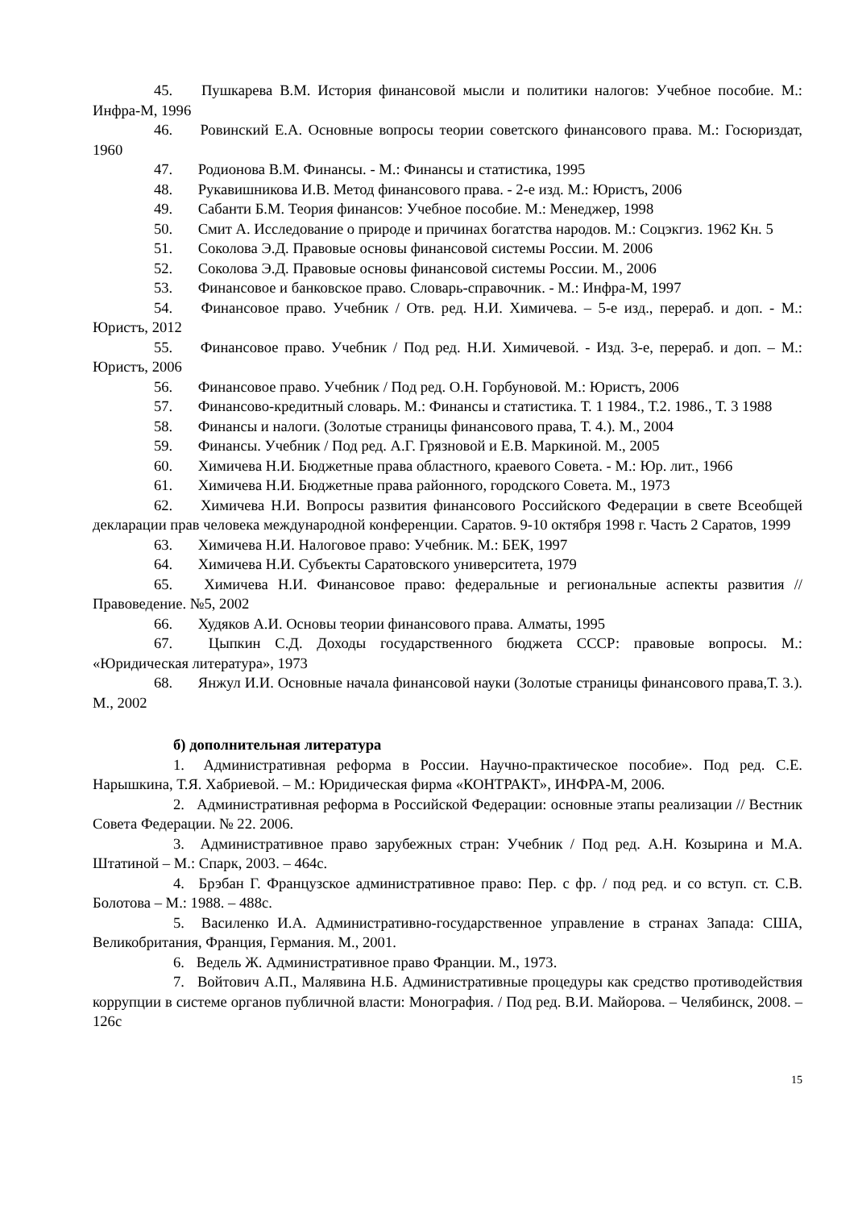45. Пушкарева В.М. История финансовой мысли и политики налогов: Учебное пособие. М.: Инфра-М, 1996
46. Ровинский Е.А. Основные вопросы теории советского финансового права. М.: Госюриздат, 1960
47. Родионова В.М. Финансы. - М.: Финансы и статистика, 1995
48. Рукавишникова И.В. Метод финансового права. - 2-е изд. М.: Юристъ, 2006
49. Сабанти Б.М. Теория финансов: Учебное пособие. М.: Менеджер, 1998
50. Смит А. Исследование о природе и причинах богатства народов. М.: Соцэкгиз. 1962 Кн. 5
51. Соколова Э.Д. Правовые основы финансовой системы России. М. 2006
52. Соколова Э.Д. Правовые основы финансовой системы России. М., 2006
53. Финансовое и банковское право. Словарь-справочник. - М.: Инфра-М, 1997
54. Финансовое право. Учебник / Отв. ред. Н.И. Химичева. – 5-е изд., перераб. и доп. - М.: Юристъ, 2012
55. Финансовое право. Учебник / Под ред. Н.И. Химичевой. - Изд. 3-е, перераб. и доп. – М.: Юристъ, 2006
56. Финансовое право. Учебник / Под ред. О.Н. Горбуновой. М.: Юристъ, 2006
57. Финансово-кредитный словарь. М.: Финансы и статистика. Т. 1 1984., Т.2. 1986., Т. 3 1988
58. Финансы и налоги. (Золотые страницы финансового права, Т. 4.). М., 2004
59. Финансы. Учебник / Под ред. А.Г. Грязновой и Е.В. Маркиной. М., 2005
60. Химичева Н.И. Бюджетные права областного, краевого Совета. - М.: Юр. лит., 1966
61. Химичева Н.И. Бюджетные права районного, городского Совета. М., 1973
62. Химичева Н.И. Вопросы развития финансового Российского Федерации в свете Всеобщей декларации прав человека международной конференции. Саратов. 9-10 октября 1998 г. Часть 2 Саратов, 1999
63. Химичева Н.И. Налоговое право: Учебник. М.: БЕК, 1997
64. Химичева Н.И. Субъекты Саратовского университета, 1979
65. Химичева Н.И. Финансовое право: федеральные и региональные аспекты развития // Правоведение. №5, 2002
66. Худяков А.И. Основы теории финансового права. Алматы, 1995
67. Цыпкин С.Д. Доходы государственного бюджета СССР: правовые вопросы. М.: «Юридическая литература», 1973
68. Янжул И.И. Основные начала финансовой науки (Золотые страницы финансового права,Т. 3.). М., 2002
б) дополнительная литература
1. Административная реформа в России. Научно-практическое пособие». Под ред. С.Е. Нарышкина, Т.Я. Хабриевой. – М.: Юридическая фирма «КОНТРАКТ», ИНФРА-М, 2006.
2. Административная реформа в Российской Федерации: основные этапы реализации // Вестник Совета Федерации. № 22. 2006.
3. Административное право зарубежных стран: Учебник / Под ред. А.Н. Козырина и М.А. Штатиной – М.: Спарк, 2003. – 464с.
4. Брэбан Г. Французское административное право: Пер. с фр. / под ред. и со вступ. ст. С.В. Болотова – М.: 1988. – 488с.
5. Василенко И.А. Административно-государственное управление в странах Запада: США, Великобритания, Франция, Германия. М., 2001.
6. Ведель Ж. Административное право Франции. М., 1973.
7. Войтович А.П., Малявина Н.Б. Административные процедуры как средство противодействия коррупции в системе органов публичной власти: Монография. / Под ред. В.И. Майорова. – Челябинск, 2008. – 126с
15